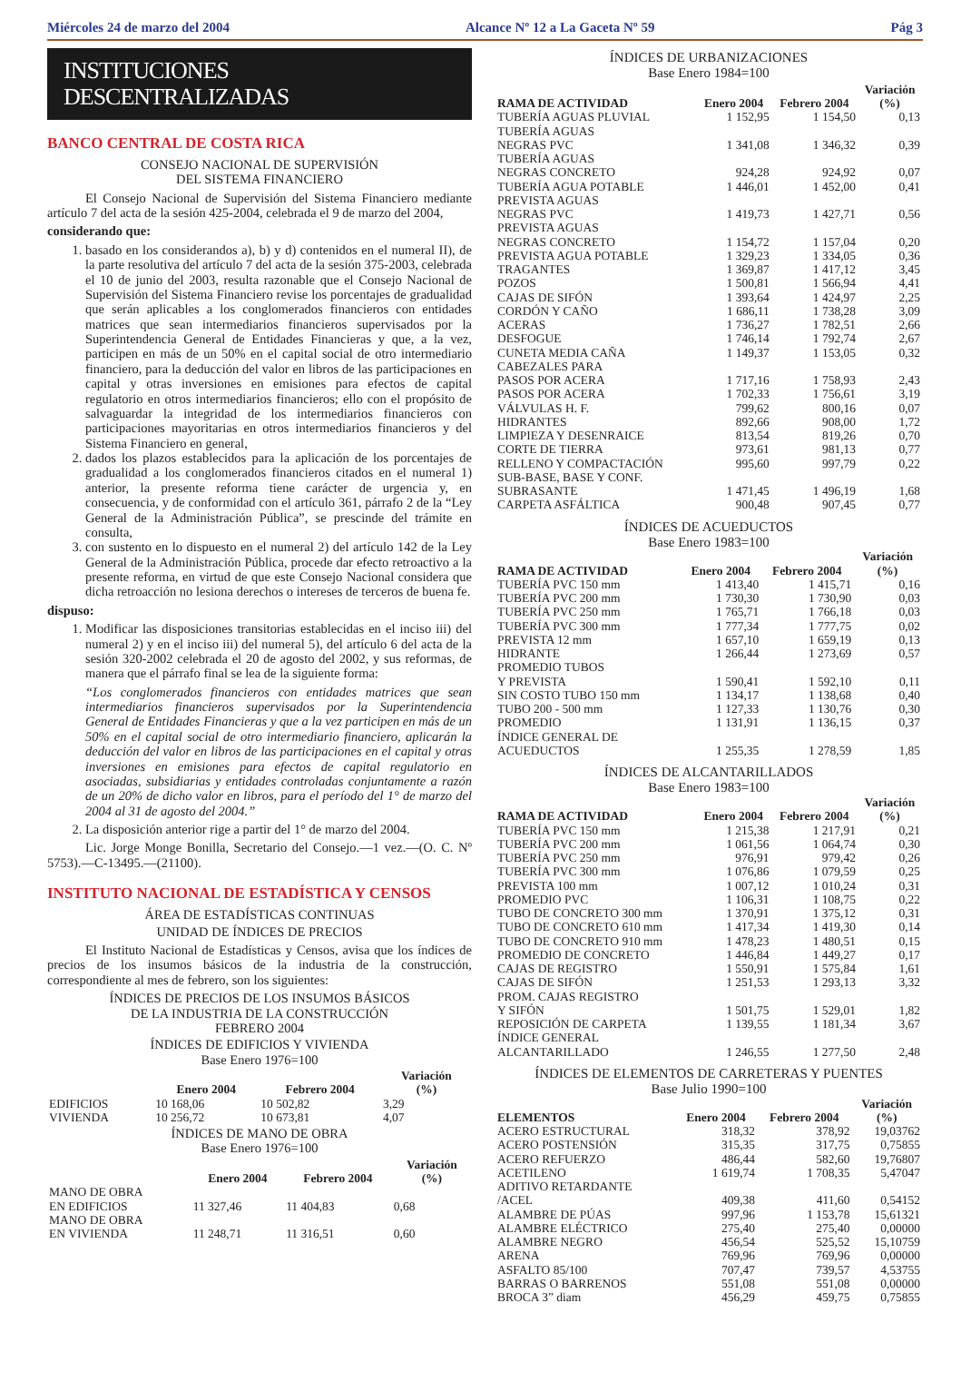Miércoles 24 de marzo del 2004 Alcance Nº 12 a La Gaceta Nº 59 Pág 3
INSTITUCIONES DESCENTRALIZADAS
BANCO CENTRAL DE COSTA RICA
CONSEJO NACIONAL DE SUPERVISIÓN
DEL SISTEMA FINANCIERO
El Consejo Nacional de Supervisión del Sistema Financiero mediante artículo 7 del acta de la sesión 425-2004, celebrada el 9 de marzo del 2004,
considerando que:
1. basado en los considerandos a), b) y d) contenidos en el numeral II), de la parte resolutiva del artículo 7 del acta de la sesión 375-2003, celebrada el 10 de junio del 2003, resulta razonable que el Consejo Nacional de Supervisión del Sistema Financiero revise los porcentajes de gradualidad que serán aplicables a los conglomerados financieros con entidades matrices que sean intermediarios financieros supervisados por la Superintendencia General de Entidades Financieras y que, a la vez, participen en más de un 50% en el capital social de otro intermediario financiero, para la deducción del valor en libros de las participaciones en capital y otras inversiones en emisiones para efectos de capital regulatorio en otros intermediarios financieros; ello con el propósito de salvaguardar la integridad de los intermediarios financieros con participaciones mayoritarias en otros intermediarios financieros y del Sistema Financiero en general,
2. dados los plazos establecidos para la aplicación de los porcentajes de gradualidad a los conglomerados financieros citados en el numeral 1) anterior, la presente reforma tiene carácter de urgencia y, en consecuencia, y de conformidad con el artículo 361, párrafo 2 de la “Ley General de la Administración Pública”, se prescinde del trámite en consulta,
3. con sustento en lo dispuesto en el numeral 2) del artículo 142 de la Ley General de la Administración Pública, procede dar efecto retroactivo a la presente reforma, en virtud de que este Consejo Nacional considera que dicha retroacción no lesiona derechos o intereses de terceros de buena fe.
dispuso:
1. Modificar las disposiciones transitorias establecidas en el inciso iii) del numeral 2) y en el inciso iii) del numeral 5), del artículo 6 del acta de la sesión 320-2002 celebrada el 20 de agosto del 2002, y sus reformas, de manera que el párrafo final se lea de la siguiente forma:
“Los conglomerados financieros con entidades matrices que sean intermediarios financieros supervisados por la Superintendencia General de Entidades Financieras y que a la vez participen en más de un 50% en el capital social de otro intermediario financiero, aplicarán la deducción del valor en libros de las participaciones en el capital y otras inversiones en emisiones para efectos de capital regulatorio en asociadas, subsidiarias y entidades controladas conjuntamente a razón de un 20% de dicho valor en libros, para el período del 1° de marzo del 2004 al 31 de agosto del 2004.”
2. La disposición anterior rige a partir del 1° de marzo del 2004.
Lic. Jorge Monge Bonilla, Secretario del Consejo.—1 vez.—(O. C. Nº 5753).—C-13495.—(21100).
INSTITUTO NACIONAL DE ESTADÍSTICA Y CENSOS
ÁREA DE ESTADÍSTICAS CONTINUAS
UNIDAD DE ÍNDICES DE PRECIOS
El Instituto Nacional de Estadísticas y Censos, avisa que los índices de precios de los insumos básicos de la industria de la construcción, correspondiente al mes de febrero, son los siguientes:
ÍNDICES DE PRECIOS DE LOS INSUMOS BÁSICOS
DE LA INDUSTRIA DE LA CONSTRUCCIÓN
FEBRERO 2004
ÍNDICES DE EDIFICIOS Y VIVIENDA
Base Enero 1976=100
| | Enero 2004 | Febrero 2004 | Variación (%) |
| --- | --- | --- | --- |
| EDIFICIOS | 10 168,06 | 10 502,82 | 3,29 |
| VIVIENDA | 10 256,72 | 10 673,81 | 4,07 |
ÍNDICES DE MANO DE OBRA
Base Enero 1976=100
| | Enero 2004 | Febrero 2004 | Variación (%) |
| --- | --- | --- | --- |
| MANO DE OBRA EN EDIFICIOS | 11 327,46 | 11 404,83 | 0,68 |
| MANO DE OBRA EN VIVIENDA | 11 248,71 | 11 316,51 | 0,60 |
ÍNDICES DE URBANIZACIONES
Base Enero 1984=100
| RAMA DE ACTIVIDAD | Enero 2004 | Febrero 2004 | Variación (%) |
| --- | --- | --- | --- |
| TUBERÍA AGUAS PLUVIAL | 1 152,95 | 1 154,50 | 0,13 |
| TUBERÍA AGUAS NEGRAS PVC | 1 341,08 | 1 346,32 | 0,39 |
| TUBERÍA AGUAS NEGRAS CONCRETO | 924,28 | 924,92 | 0,07 |
| TUBERÍA AGUA POTABLE | 1 446,01 | 1 452,00 | 0,41 |
| PREVISTA AGUAS NEGRAS PVC | 1 419,73 | 1 427,71 | 0,56 |
| PREVISTA AGUAS NEGRAS CONCRETO | 1 154,72 | 1 157,04 | 0,20 |
| PREVISTA AGUA POTABLE | 1 329,23 | 1 334,05 | 0,36 |
| TRAGANTES | 1 369,87 | 1 417,12 | 3,45 |
| POZOS | 1 500,81 | 1 566,94 | 4,41 |
| CAJAS DE SIFÓN | 1 393,64 | 1 424,97 | 2,25 |
| CORDÓN Y CAÑO | 1 686,11 | 1 738,28 | 3,09 |
| ACERAS | 1 736,27 | 1 782,51 | 2,66 |
| DESFOGUE | 1 746,14 | 1 792,74 | 2,67 |
| CUNETA MEDIA CAÑA | 1 149,37 | 1 153,05 | 0,32 |
| CABEZALES PARA PASOS POR ACERA | 1 717,16 | 1 758,93 | 2,43 |
| PASOS POR ACERA | 1 702,33 | 1 756,61 | 3,19 |
| VÁLVULAS H. F. | 799,62 | 800,16 | 0,07 |
| HIDRANTES | 892,66 | 908,00 | 1,72 |
| LIMPIEZA Y DESENRAICE | 813,54 | 819,26 | 0,70 |
| CORTE DE TIERRA | 973,61 | 981,13 | 0,77 |
| RELLENO Y COMPACTACIÓN | 995,60 | 997,79 | 0,22 |
| SUB-BASE, BASE Y CONF. SUBRASANTE | 1 471,45 | 1 496,19 | 1,68 |
| CARPETA ASFÁLTICA | 900,48 | 907,45 | 0,77 |
ÍNDICES DE ACUEDUCTOS
Base Enero 1983=100
| RAMA DE ACTIVIDAD | Enero 2004 | Febrero 2004 | Variación (%) |
| --- | --- | --- | --- |
| TUBERÍA PVC 150 mm | 1 413,40 | 1 415,71 | 0,16 |
| TUBERÍA PVC 200 mm | 1 730,30 | 1 730,90 | 0,03 |
| TUBERÍA PVC 250 mm | 1 765,71 | 1 766,18 | 0,03 |
| TUBERÍA PVC 300 mm | 1 777,34 | 1 777,75 | 0,02 |
| PREVISTA 12 mm | 1 657,10 | 1 659,19 | 0,13 |
| HIDRANTE | 1 266,44 | 1 273,69 | 0,57 |
| PROMEDIO TUBOS Y PREVISTA | 1 590,41 | 1 592,10 | 0,11 |
| SIN COSTO TUBO 150 mm | 1 134,17 | 1 138,68 | 0,40 |
| TUBO 200 - 500 mm | 1 127,33 | 1 130,76 | 0,30 |
| PROMEDIO | 1 131,91 | 1 136,15 | 0,37 |
| ÍNDICE GENERAL DE ACUEDUCTOS | 1 255,35 | 1 278,59 | 1,85 |
ÍNDICES DE ALCANTARILLADOS
Base Enero 1983=100
| RAMA DE ACTIVIDAD | Enero 2004 | Febrero 2004 | Variación (%) |
| --- | --- | --- | --- |
| TUBERÍA PVC 150 mm | 1 215,38 | 1 217,91 | 0,21 |
| TUBERÍA PVC 200 mm | 1 061,56 | 1 064,74 | 0,30 |
| TUBERÍA PVC 250 mm | 976,91 | 979,42 | 0,26 |
| TUBERÍA PVC 300 mm | 1 076,86 | 1 079,59 | 0,25 |
| PREVISTA 100 mm | 1 007,12 | 1 010,24 | 0,31 |
| PROMEDIO PVC | 1 106,31 | 1 108,75 | 0,22 |
| TUBO DE CONCRETO 300 mm | 1 370,91 | 1 375,12 | 0,31 |
| TUBO DE CONCRETO 610 mm | 1 417,34 | 1 419,30 | 0,14 |
| TUBO DE CONCRETO 910 mm | 1 478,23 | 1 480,51 | 0,15 |
| PROMEDIO DE CONCRETO | 1 446,84 | 1 449,27 | 0,17 |
| CAJAS DE REGISTRO | 1 550,91 | 1 575,84 | 1,61 |
| CAJAS DE SIFÓN | 1 251,53 | 1 293,13 | 3,32 |
| PROM. CAJAS REGISTRO Y SIFÓN | 1 501,75 | 1 529,01 | 1,82 |
| REPOSICIÓN DE CARPETA | 1 139,55 | 1 181,34 | 3,67 |
| ÍNDICE GENERAL ALCANTARILLADO | 1 246,55 | 1 277,50 | 2,48 |
ÍNDICES DE ELEMENTOS DE CARRETERAS Y PUENTES
Base Julio 1990=100
| ELEMENTOS | Enero 2004 | Febrero 2004 | Variación (%) |
| --- | --- | --- | --- |
| ACERO ESTRUCTURAL | 318,32 | 378,92 | 19,03762 |
| ACERO POSTENSIÓN | 315,35 | 317,75 | 0,75855 |
| ACERO REFUERZO | 486,44 | 582,60 | 19,76807 |
| ACETILENO | 1 619,74 | 1 708,35 | 5,47047 |
| ADITIVO RETARDANTE /ACEL | 409,38 | 411,60 | 0,54152 |
| ALAMBRE DE PÚAS | 997,96 | 1 153,78 | 15,61321 |
| ALAMBRE ELÉCTRICO | 275,40 | 275,40 | 0,00000 |
| ALAMBRE NEGRO | 456,54 | 525,52 | 15,10759 |
| ARENA | 769,96 | 769,96 | 0,00000 |
| ASFALTO 85/100 | 707,47 | 739,57 | 4,53755 |
| BARRAS O BARRENOS | 551,08 | 551,08 | 0,00000 |
| BROCA 3” diam | 456,29 | 459,75 | 0,75855 |